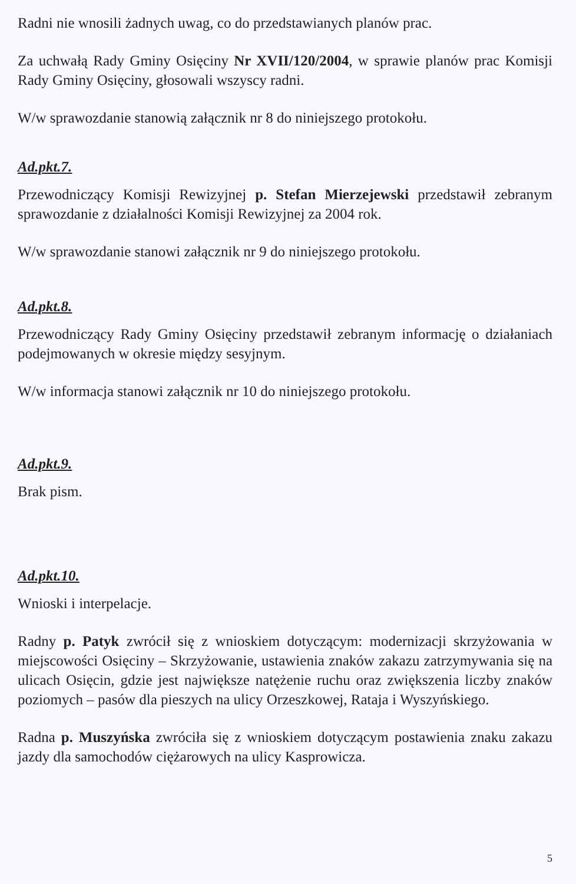Radni nie wnosili żadnych uwag, co do przedstawianych planów prac.
Za uchwałą Rady Gminy Osięciny Nr XVII/120/2004, w sprawie planów prac Komisji Rady Gminy Osięciny, głosowali wszyscy radni.
W/w sprawozdanie stanowią załącznik nr 8 do niniejszego protokołu.
Ad.pkt.7.
Przewodniczący Komisji Rewizyjnej p. Stefan Mierzejewski przedstawił zebranym sprawozdanie z działalności Komisji Rewizyjnej za 2004 rok.
W/w sprawozdanie stanowi załącznik nr 9 do niniejszego protokołu.
Ad.pkt.8.
Przewodniczący Rady Gminy Osięciny przedstawił zebranym informację o działaniach podejmowanych w okresie między sesyjnym.
W/w informacja stanowi załącznik nr 10 do niniejszego protokołu.
Ad.pkt.9.
Brak pism.
Ad.pkt.10.
Wnioski i interpelacje.
Radny p. Patyk zwrócił się z wnioskiem dotyczącym: modernizacji skrzyżowania w miejscowości Osięciny – Skrzyżowanie, ustawienia znaków zakazu zatrzymywania się na ulicach Osięcin, gdzie jest największe natężenie ruchu oraz zwiększenia liczby znaków poziomych – pasów dla pieszych na ulicy Orzeszkowej, Rataja i Wyszyńskiego.
Radna p. Muszyńska zwróciła się z wnioskiem dotyczącym postawienia znaku zakazu jazdy dla samochodów ciężarowych na ulicy Kasprowicza.
5